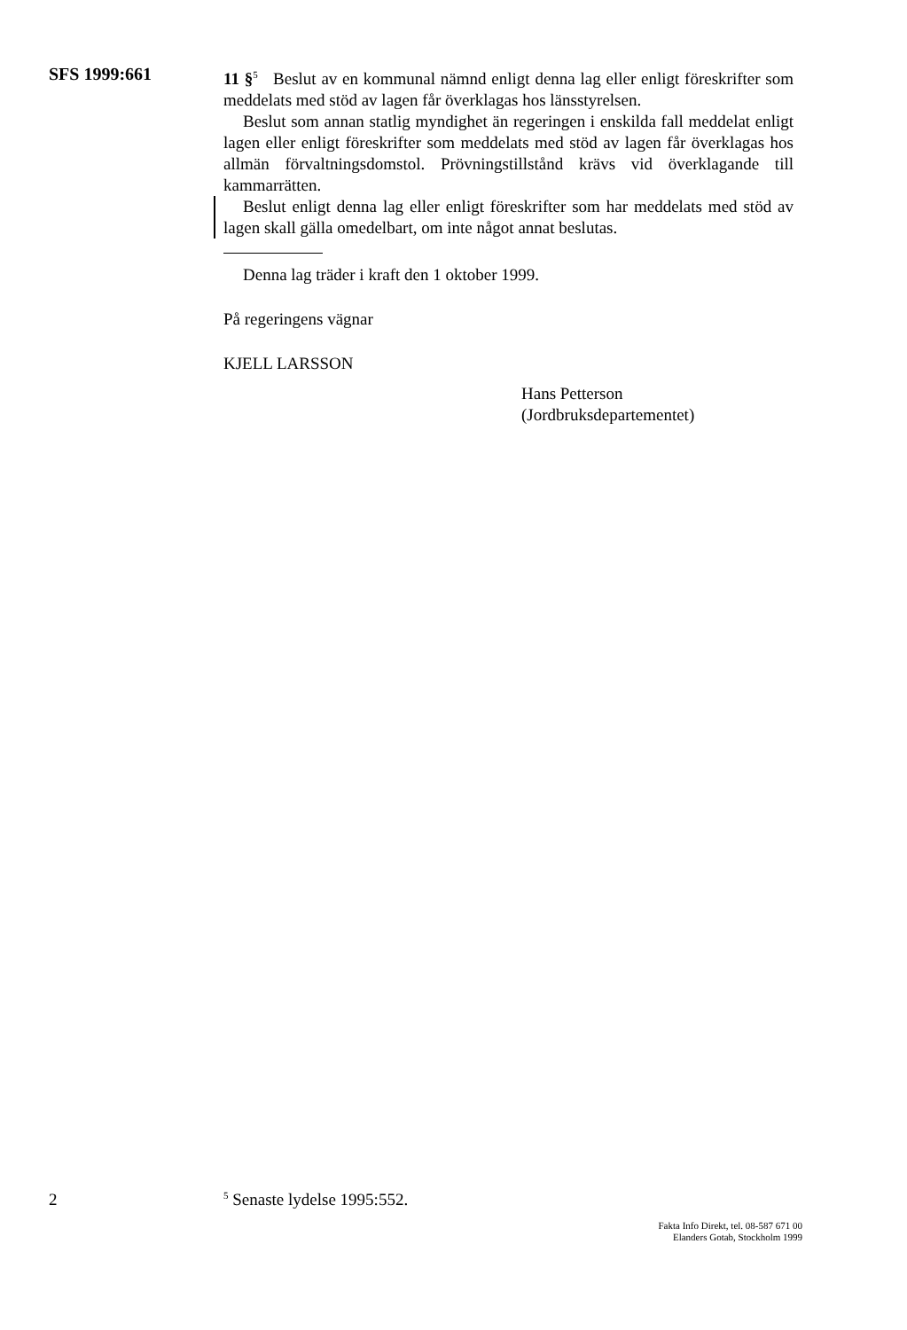SFS 1999:661
11 §<sup>5</sup> Beslut av en kommunal nämnd enligt denna lag eller enligt föreskrifter som meddelats med stöd av lagen får överklagas hos länsstyrelsen.
Beslut som annan statlig myndighet än regeringen i enskilda fall meddelat enligt lagen eller enligt föreskrifter som meddelats med stöd av lagen får överklagas hos allmän förvaltningsdomstol. Prövningstillstånd krävs vid överklagande till kammarrätten.
Beslut enligt denna lag eller enligt föreskrifter som har meddelats med stöd av lagen skall gälla omedelbart, om inte något annat beslutas.
Denna lag träder i kraft den 1 oktober 1999.
På regeringens vägnar
KJELL LARSSON
Hans Petterson
(Jordbruksdepartementet)
2
<sup>5</sup> Senaste lydelse 1995:552.
Fakta Info Direkt, tel. 08-587 671 00
Elanders Gotab, Stockholm 1999